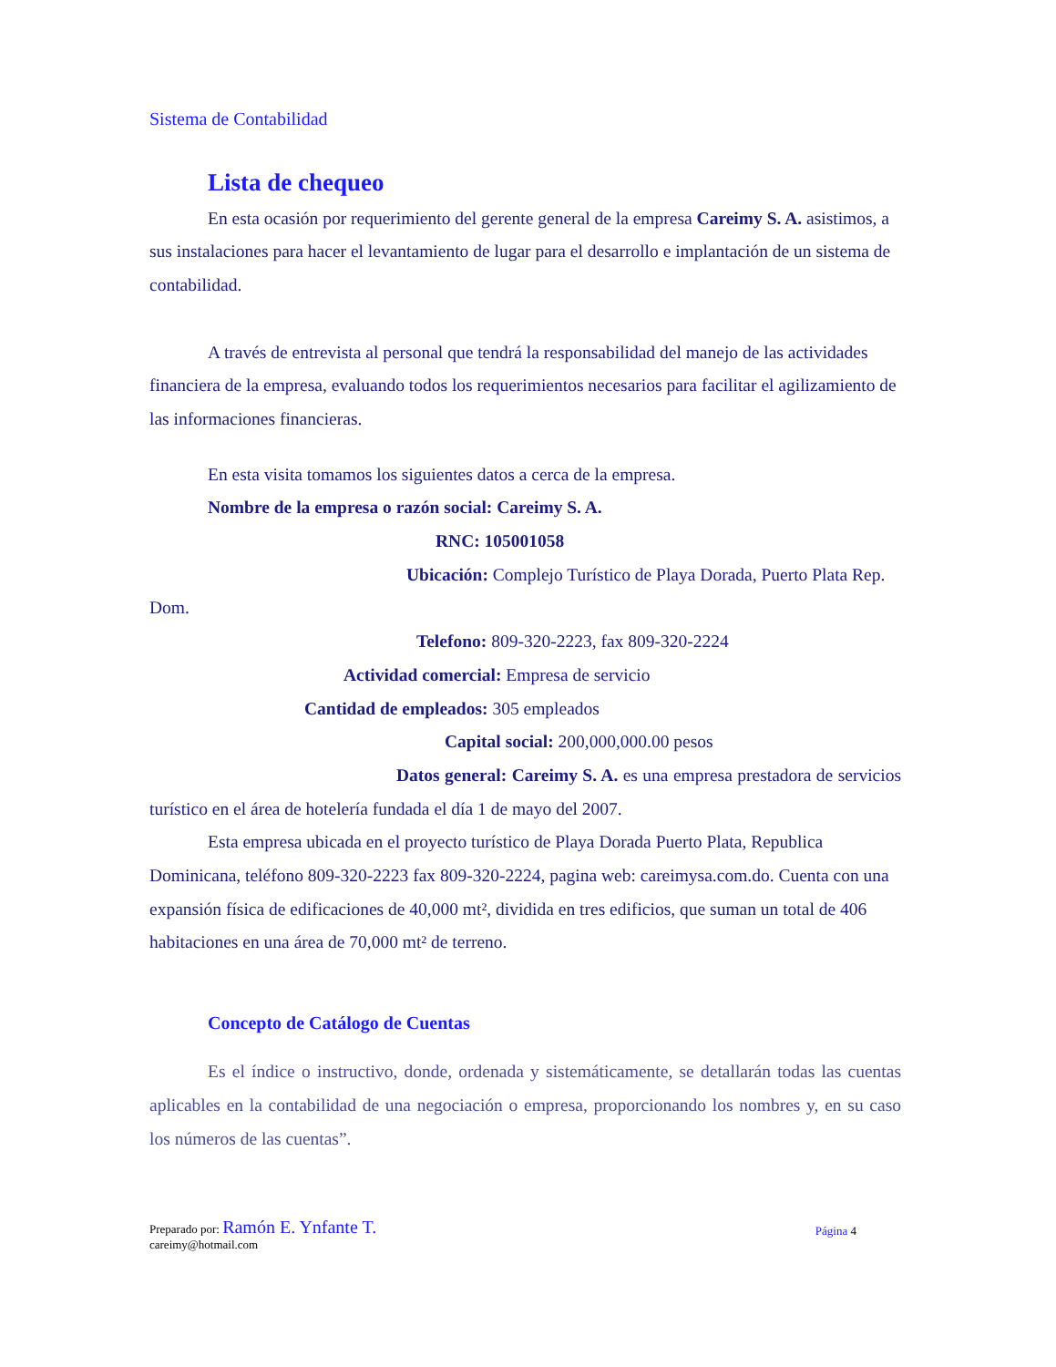Sistema de Contabilidad
Lista de chequeo
En esta ocasión por requerimiento del gerente general de la empresa Careimy S. A. asistimos, a sus instalaciones para hacer el levantamiento de lugar para el desarrollo e implantación de un sistema de contabilidad.
A través de entrevista al personal que tendrá la responsabilidad del manejo de las actividades financiera de la empresa, evaluando todos los requerimientos necesarios para facilitar el agilizamiento de las informaciones financieras.
En esta visita tomamos los siguientes datos a cerca de la empresa.
Nombre de la empresa o razón social: Careimy S. A.
RNC: 105001058
Ubicación: Complejo Turístico de Playa Dorada, Puerto Plata Rep. Dom.
Telefono: 809-320-2223, fax 809-320-2224
Actividad comercial: Empresa de servicio
Cantidad de empleados: 305 empleados
Capital social: 200,000,000.00 pesos
Datos general: Careimy S. A. es una empresa prestadora de servicios turístico en el área de hotelería fundada el día 1 de mayo del 2007.
Esta empresa ubicada en el proyecto turístico de Playa Dorada Puerto Plata, Republica Dominicana, teléfono 809-320-2223 fax 809-320-2224, pagina web: careimysa.com.do. Cuenta con una expansión física de edificaciones de 40,000 mt², dividida en tres edificios, que suman un total de 406 habitaciones en una área de 70,000 mt² de terreno.
Concepto de Catálogo de Cuentas
Es el índice o instructivo, donde, ordenada y sistemáticamente, se detallarán todas las cuentas aplicables en la contabilidad de una negociación o empresa, proporcionando los nombres y, en su caso los números de las cuentas”.
Preparado por: Ramón E. Ynfante T.
careimy@hotmail.com
Página 4